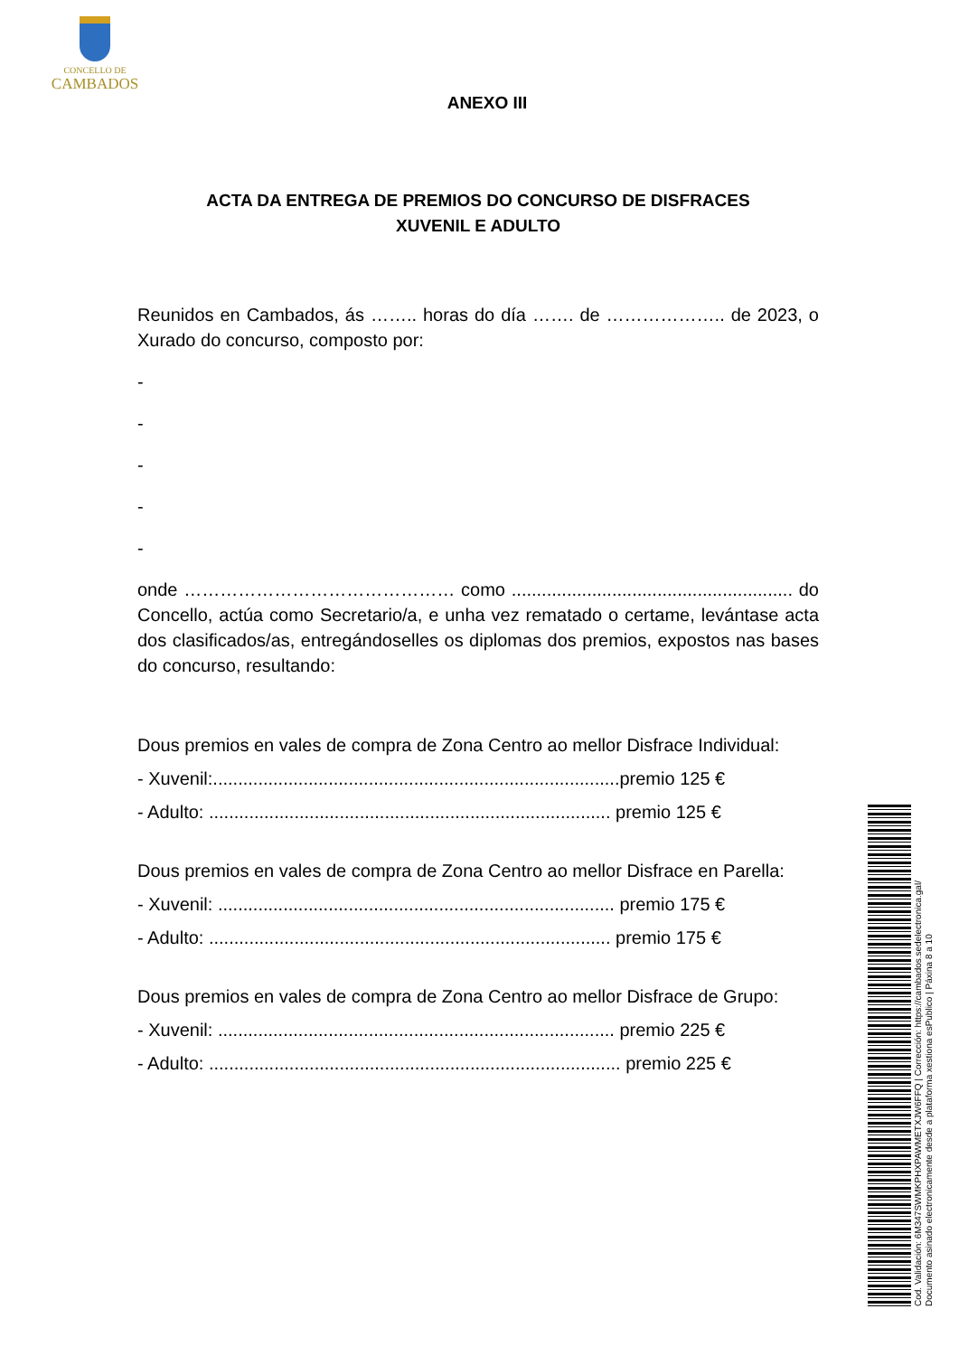CONCELLO DE
CAMBADOS
ANEXO III
ACTA DA ENTREGA DE PREMIOS DO CONCURSO DE DISFRACES
XUVENIL E ADULTO
Reunidos en Cambados, ás …….. horas do día ……. de ……………….. de 2023, o Xurado do concurso, composto por:
-
-
-
-
-
onde ……………………………………… como ........................................................ do Concello, actúa como Secretario/a, e unha vez rematado o certame, levántase acta dos clasificados/as, entregándoselles os diplomas dos premios, expostos nas bases do concurso, resultando:
Dous premios en vales de compra de Zona Centro ao mellor Disfrace Individual:
- Xuvenil:.................................................................................premio 125 €
- Adulto: ................................................................................ premio 125 €
Dous premios en vales de compra de Zona Centro ao mellor Disfrace en Parella:
- Xuvenil: ............................................................................... premio 175 €
- Adulto: ................................................................................ premio 175 €
Dous premios en vales de compra de Zona Centro ao mellor Disfrace de Grupo:
- Xuvenil: ............................................................................... premio 225 €
- Adulto: .................................................................................. premio 225 €
Cod. Validación: 6M347SWMKPHXPAWMETXJW6FFQ | Corrección: https://cambados.sedelectronica.gal/
Documento asinado electronicamente desde a plataforma xestiona esPublico | Páxina 8 a 10